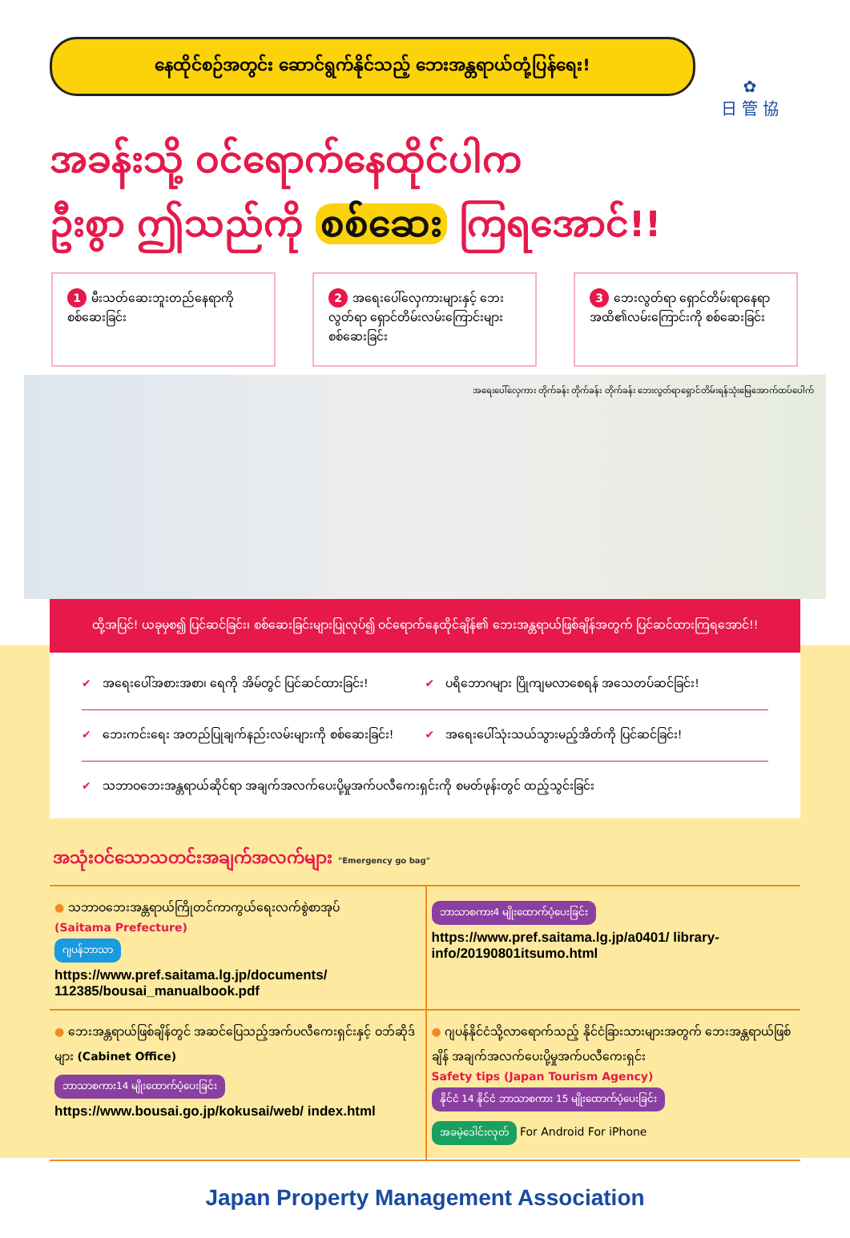✿
日 管 協
နေထိုင်စဉ်အတွင်း ဆောင်ရွက်နိုင်သည့် ဘေးအန္တရာယ်တုံ့ပြန်ရေး!
အခန်းသို့ ဝင်ရောက်နေထိုင်ပါက
ဦးစွာ ဤသည်ကို စစ်ဆေး ကြရအောင်!!
1 မီးသတ်ဆေးဘူးတည်နေရာကို စစ်ဆေးခြင်း
2 အရေးပေါ်လှေကားများနှင့် ဘေးလွတ်ရာ ရှောင်တိမ်းလမ်းကြောင်းများ စစ်ဆေးခြင်း
3 ဘေးလွတ်ရာ ရှောင်တိမ်းရာနေရာအထိ၏လမ်းကြောင်းကို စစ်ဆေးခြင်း
အရေးပေါ်လှေကား တိုက်ခန်း တိုက်ခန်း တိုက်ခန်း ဘေးလွတ်ရာရှောင်တိမ်းရန်သုံးမြေအောက်ထပ်ပေါက်
ထို့အပြင်! ယခုမှစ၍ ပြင်ဆင်ခြင်း၊ စစ်ဆေးခြင်းများပြုလုပ်၍ ဝင်ရောက်နေထိုင်ချိန်၏ ဘေးအန္တရာယ်ဖြစ်ချိန်အတွက် ပြင်ဆင်ထားကြရအောင်!!
✔ အရေးပေါ်အစားအစာ၊ ရေကို အိမ်တွင် ပြင်ဆင်ထားခြင်း!
✔ ပရိဘောဂများ ပြိုကျမလာစေရန် အသေတပ်ဆင်ခြင်း!
✔ ဘေးကင်းရေး အတည်ပြုချက်နည်းလမ်းများကို စစ်ဆေးခြင်း!
✔ အရေးပေါ်သုံးသယ်သွားမည့်အိတ်ကို ပြင်ဆင်ခြင်း!
✔ သဘာဝဘေးအန္တရာယ်ဆိုင်ရာ အချက်အလက်ပေးပို့မှုအက်ပလီကေးရှင်းကို စမတ်ဖုန်းတွင် ထည့်သွင်းခြင်း
အသုံးဝင်သောသတင်းအချက်အလက်များ "Emergency go bag"
● သဘာဝဘေးအန္တရာယ်ကြိုတင်ကာကွယ်ရေးလက်စွဲစာအုပ်
(Saitama Prefecture)
ဂျပန်ဘာသာ
https://www.pref.saitama.lg.jp/documents/ 112385/bousai_manualbook.pdf
ဘာသာစကား4 မျိုးထောက်ပံ့ပေးခြင်း
https://www.pref.saitama.lg.jp/a0401/ library-info/20190801itsumo.html
● ဘေးအန္တရာယ်ဖြစ်ချိန်တွင် အဆင်ပြေသည့်အက်ပလီကေးရှင်းနှင့် ဝဘ်ဆိုဒ်များ (Cabinet Office)
ဘာသာစကား14 မျိုးထောက်ပံ့ပေးခြင်း
https://www.bousai.go.jp/kokusai/web/ index.html
● ဂျပန်နိုင်ငံသို့လာရောက်သည့် နိုင်ငံခြားသားများအတွက် ဘေးအန္တရာယ်ဖြစ်ချိန် အချက်အလက်ပေးပို့မှုအက်ပလီကေးရှင်း
Safety tips (Japan Tourism Agency)
နိုင်ငံ 14 နိုင်ငံ ဘာသာစကား 15 မျိုးထောက်ပံ့ပေးခြင်း
အခမဲ့ဒေါင်းလုတ် For Android For iPhone
Japan Property Management Association